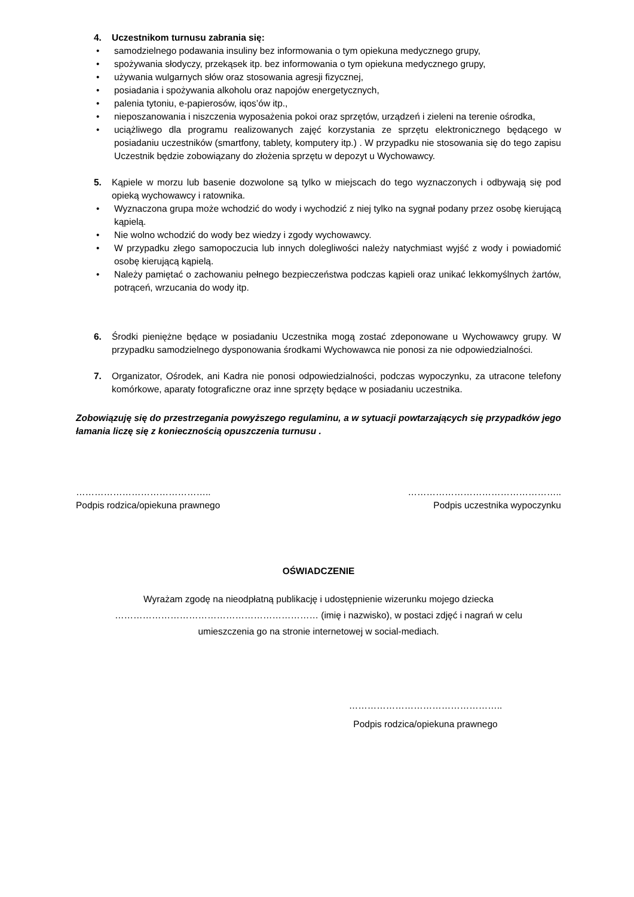4. Uczestnikom turnusu zabrania się:
• samodzielnego podawania insuliny bez informowania o tym opiekuna medycznego grupy,
• spożywania słodyczy, przekąsek itp. bez informowania o tym opiekuna medycznego grupy,
• używania wulgarnych słów oraz stosowania agresji fizycznej,
• posiadania i spożywania alkoholu oraz napojów energetycznych,
• palenia tytoniu, e-papierosów, iqos’ów itp.,
• nieposzanowania i niszczenia wyposażenia pokoi oraz sprzętów, urządzeń i zieleni na terenie ośrodka,
• uciążliwego dla programu realizowanych zajęć korzystania ze sprzętu elektronicznego będącego w posiadaniu uczestników (smartfony, tablety, komputery itp.) . W przypadku nie stosowania się do tego zapisu Uczestnik będzie zobowiązany do złożenia sprzętu w depozyt u Wychowawcy.
5. Kąpiele w morzu lub basenie dozwolone są tylko w miejscach do tego wyznaczonych i odbywają się pod opieką wychowawcy i ratownika.
• Wyznaczona grupa może wchodzić do wody i wychodzić z niej tylko na sygnał podany przez osobę kierującą kąpielą.
• Nie wolno wchodzić do wody bez wiedzy i zgody wychowawcy.
• W przypadku złego samopoczucia lub innych dolegliwości należy natychmiast wyjść z wody i powiadomić osobę kierującą kąpielą.
• Należy pamiętać o zachowaniu pełnego bezpieczeństwa podczas kąpieli oraz unikać lekkomyślnych żartów, potrąceń, wrzucania do wody itp.
6. Środki pieniężne będące w posiadaniu Uczestnika mogą zostać zdeponowane u Wychowawcy grupy. W przypadku samodzielnego dysponowania środkami Wychowawca nie ponosi za nie odpowiedzialności.
7. Organizator, Ośrodek, ani Kadra nie ponosi odpowiedzialności, podczas wypoczynku, za utracone telefony komórkowe, aparaty fotograficzne oraz inne sprzęty będące w posiadaniu uczestnika.
Zobowiązuję się do przestrzegania powyższego regulaminu, a w sytuacji powtarzających się przypadków jego łamania liczę się z koniecznością opuszczenia turnusu .
……………………………………..
Podpis rodzica/opiekuna prawnego
…………………………………………..
Podpis uczestnika wypoczynku
OŚWIADCZENIE
Wyrażam zgodę na nieodpłatną publikację i udostępnienie wizerunku mojego dziecka
………………………………………………………… (imię i nazwisko), w postaci zdjęć i nagrań w celu
umieszczenia go na stronie internetowej w social-mediach.
…………………………………………..
Podpis rodzica/opiekuna prawnego